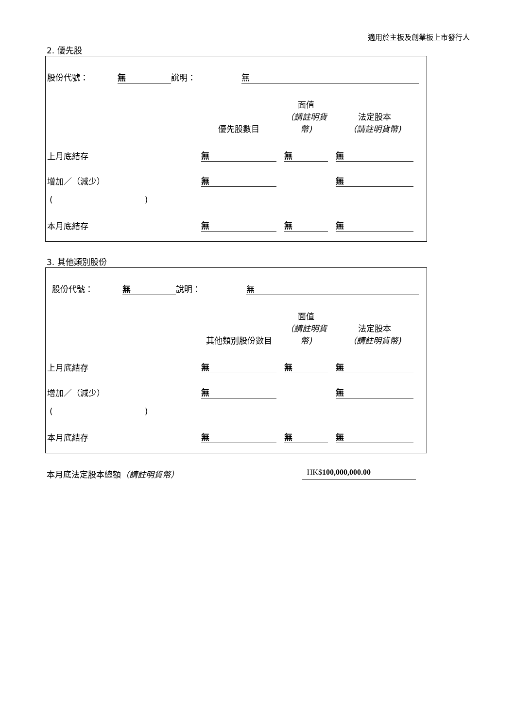適用於主板及創業板上市發行人
2. 優先股
| 股份代號： | 無 | 說明： | 無 | |
| | 優先股數目 | | 面值 （請註明貨幣) | | 法定股本 （請註明貨幣) | |
| 上月底結存 | 無 | | 無 | | 無 | |
| 增加／（減少） | 無 | | | | 無 | |
| ( ) | | | | | | |
| 本月底結存 | 無 | | 無 | | 無 | |
3. 其他類別股份
| 股份代號： | 無 | 說明： | 無 | |
| | 其他類別股份數目 | | 面值 （請註明貨幣) | | 法定股本 （請註明貨幣) | |
| 上月底結存 | 無 | | 無 | | 無 | |
| 增加／（減少） | 無 | | | | 無 | |
| ( ) | | | | | | |
| 本月底結存 | 無 | | 無 | | 無 | |
本月底法定股本總額（請註明貨幣） HK$100,000,000.00